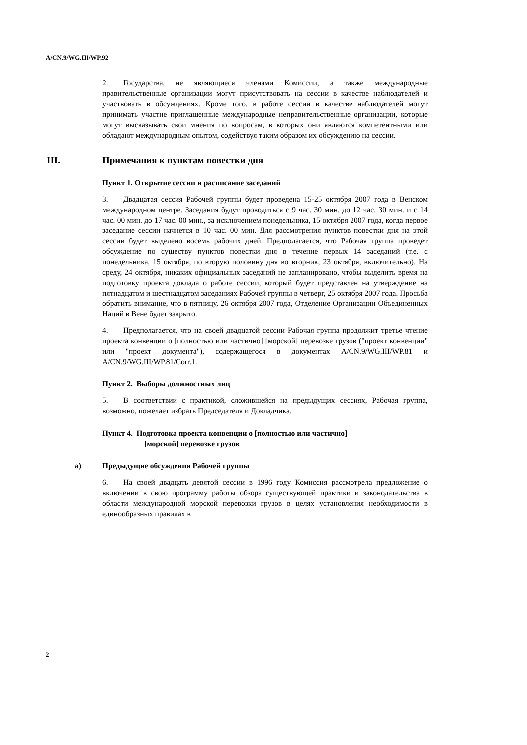A/CN.9/WG.III/WP.92
2. Государства, не являющиеся членами Комиссии, а также международные правительственные организации могут присутствовать на сессии в качестве наблюдателей и участвовать в обсуждениях. Кроме того, в работе сессии в качестве наблюдателей могут принимать участие приглашенные международные неправительственные организации, которые могут высказывать свои мнения по вопросам, в которых они являются компетентными или обладают международным опытом, содействуя таким образом их обсуждению на сессии.
III. Примечания к пунктам повестки дня
Пункт 1. Открытие сессии и расписание заседаний
3. Двадцатая сессия Рабочей группы будет проведена 15-25 октября 2007 года в Венском международном центре. Заседания будут проводиться с 9 час. 30 мин. до 12 час. 30 мин. и с 14 час. 00 мин. до 17 час. 00 мин., за исключением понедельника, 15 октября 2007 года, когда первое заседание сессии начнется в 10 час. 00 мин. Для рассмотрения пунктов повестки дня на этой сессии будет выделено восемь рабочих дней. Предполагается, что Рабочая группа проведет обсуждение по существу пунктов повестки дня в течение первых 14 заседаний (т.е. с понедельника, 15 октября, по вторую половину дня во вторник, 23 октября, включительно). На среду, 24 октября, никаких официальных заседаний не запланировано, чтобы выделить время на подготовку проекта доклада о работе сессии, который будет представлен на утверждение на пятнадцатом и шестнадцатом заседаниях Рабочей группы в четверг, 25 октября 2007 года. Просьба обратить внимание, что в пятницу, 26 октября 2007 года, Отделение Организации Объединенных Наций в Вене будет закрыто.
4. Предполагается, что на своей двадцатой сессии Рабочая группа продолжит третье чтение проекта конвенции о [полностью или частично] [морской] перевозке грузов ("проект конвенции" или "проект документа"), содержащегося в документах A/CN.9/WG.III/WP.81 и A/CN.9/WG.III/WP.81/Corr.1.
Пункт 2. Выборы должностных лиц
5. В соответствии с практикой, сложившейся на предыдущих сессиях, Рабочая группа, возможно, пожелает избрать Председателя и Докладчика.
Пункт 4. Подготовка проекта конвенции о [полностью или частично]
[морской] перевозке грузов
a) Предыдущие обсуждения Рабочей группы
6. На своей двадцать девятой сессии в 1996 году Комиссия рассмотрела предложение о включении в свою программу работы обзора существующей практики и законодательства в области международной морской перевозки грузов в целях установления необходимости в единообразных правилах в
2